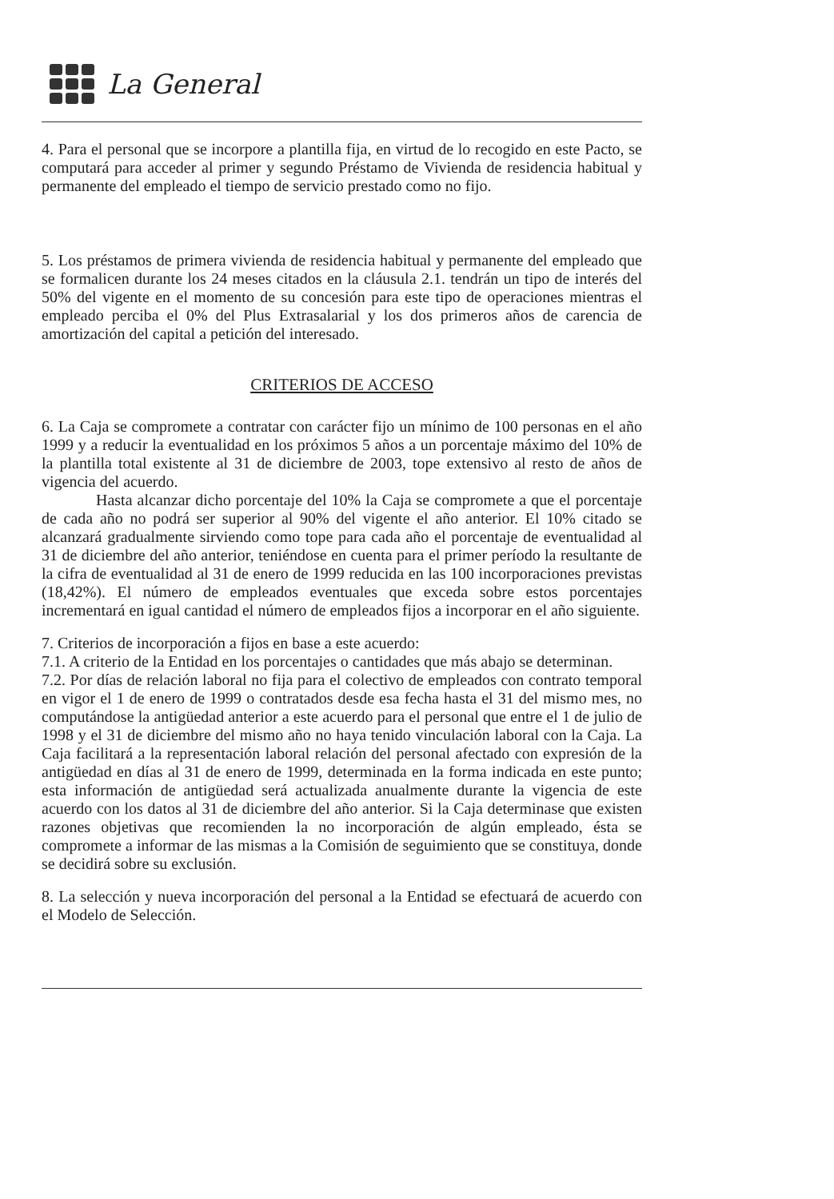La General
4. Para el personal que se incorpore a plantilla fija, en virtud de lo recogido en este Pacto, se computará para acceder al primer y segundo Préstamo de Vivienda de residencia habitual y permanente del empleado el tiempo de servicio prestado como no fijo.
5. Los préstamos de primera vivienda de residencia habitual y permanente del empleado que se formalicen durante los 24 meses citados en la cláusula 2.1. tendrán un tipo de interés del 50% del vigente en el momento de su concesión para este tipo de operaciones mientras el empleado perciba el 0% del Plus Extrasalarial y los dos primeros años de carencia de amortización del capital a petición del interesado.
CRITERIOS DE ACCESO
6. La Caja se compromete a contratar con carácter fijo un mínimo de 100 personas en el año 1999 y a reducir la eventualidad en los próximos 5 años a un porcentaje máximo del 10% de la plantilla total existente al 31 de diciembre de 2003, tope extensivo al resto de años de vigencia del acuerdo.
Hasta alcanzar dicho porcentaje del 10% la Caja se compromete a que el porcentaje de cada año no podrá ser superior al 90% del vigente el año anterior. El 10% citado se alcanzará gradualmente sirviendo como tope para cada año el porcentaje de eventualidad al 31 de diciembre del año anterior, teniéndose en cuenta para el primer período la resultante de la cifra de eventualidad al 31 de enero de 1999 reducida en las 100 incorporaciones previstas (18,42%). El número de empleados eventuales que exceda sobre estos porcentajes incrementará en igual cantidad el número de empleados fijos a incorporar en el año siguiente.
7. Criterios de incorporación a fijos en base a este acuerdo:
7.1. A criterio de la Entidad en los porcentajes o cantidades que más abajo se determinan.
7.2. Por días de relación laboral no fija para el colectivo de empleados con contrato temporal en vigor el 1 de enero de 1999 o contratados desde esa fecha hasta el 31 del mismo mes, no computándose la antigüedad anterior a este acuerdo para el personal que entre el 1 de julio de 1998 y el 31 de diciembre del mismo año no haya tenido vinculación laboral con la Caja. La Caja facilitará a la representación laboral relación del personal afectado con expresión de la antigüedad en días al 31 de enero de 1999, determinada en la forma indicada en este punto; esta información de antigüedad será actualizada anualmente durante la vigencia de este acuerdo con los datos al 31 de diciembre del año anterior. Si la Caja determinase que existen razones objetivas que recomienden la no incorporación de algún empleado, ésta se compromete a informar de las mismas a la Comisión de seguimiento que se constituya, donde se decidirá sobre su exclusión.
8. La selección y nueva incorporación del personal a la Entidad se efectuará de acuerdo con el Modelo de Selección.